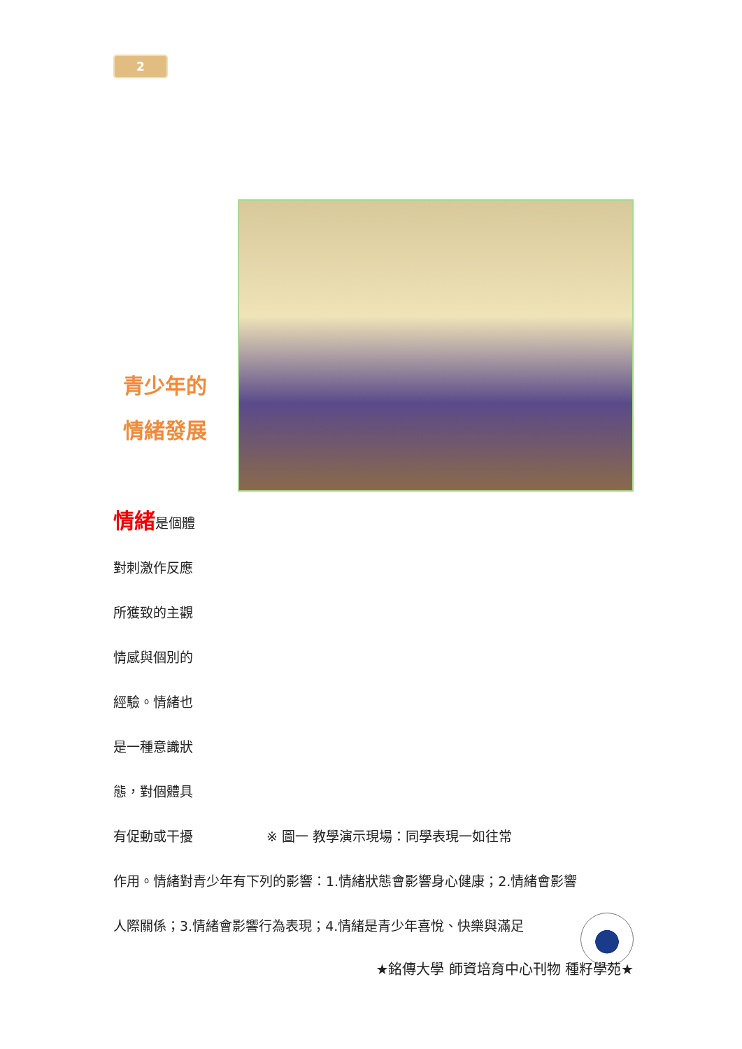2
青少年的
情緒發展
情緒是個體
對刺激作反應
所獲致的主觀
情感與個別的
經驗。情緒也
是一種意識狀
態，對個體具
有促動或干擾 ※ 圖一 教學演示現場：同學表現一如往常
作用。情緒對青少年有下列的影響：1.情緒狀態會影響身心健康；2.情緒會影響
人際關係；3.情緒會影響行為表現；4.情緒是青少年喜悅、快樂與滿足
★銘傳大學 師資培育中心刊物 種籽學苑★